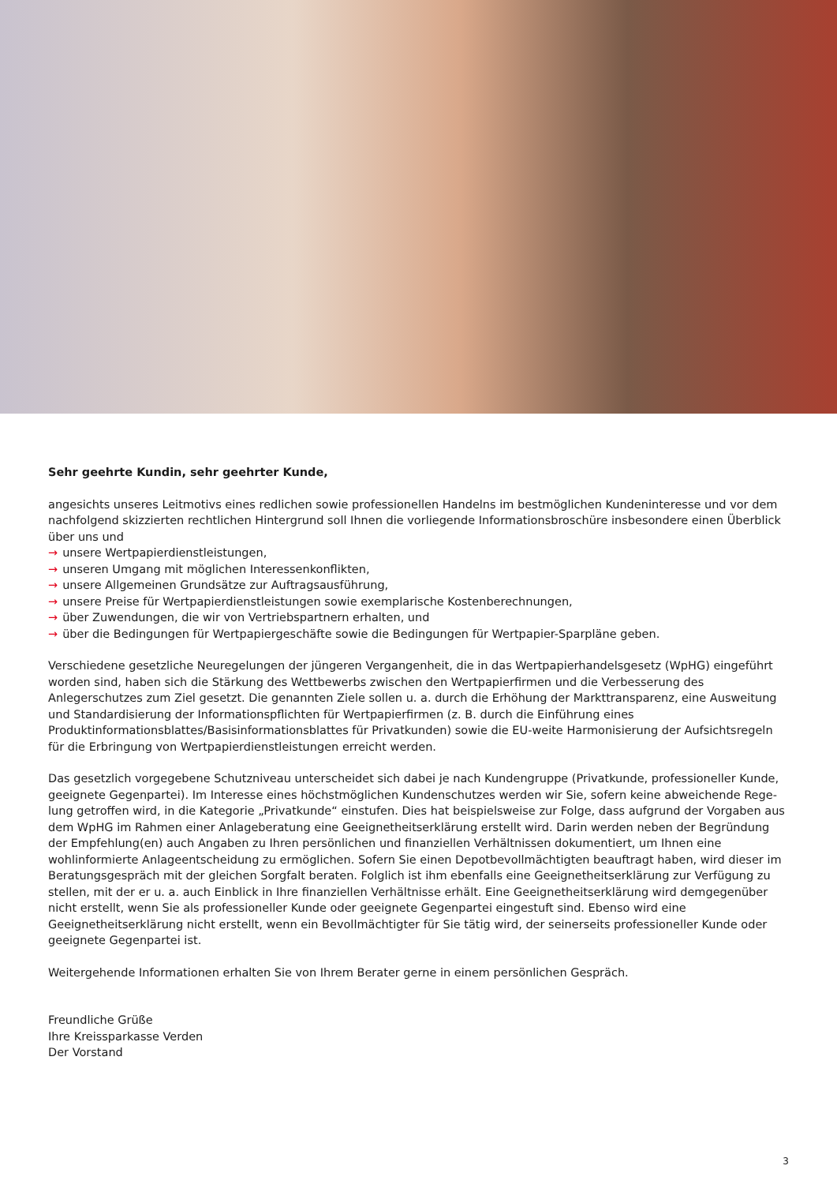Sehr geehrte Kundin, sehr geehrter Kunde,
angesichts unseres Leitmotivs eines redlichen sowie professionellen Handelns im bestmöglichen Kundeninteresse und vor dem nachfolgend skizzierten rechtlichen Hintergrund soll Ihnen die vorliegende Informationsbroschüre insbesondere einen Überblick über uns und
→ unsere Wertpapierdienstleistungen,
→ unseren Umgang mit möglichen Interessenkonflikten,
→ unsere Allgemeinen Grundsätze zur Auftragsausführung,
→ unsere Preise für Wertpapierdienstleistungen sowie exemplarische Kostenberechnungen,
→ über Zuwendungen, die wir von Vertriebspartnern erhalten, und
→ über die Bedingungen für Wertpapiergeschäfte sowie die Bedingungen für Wertpapier-Sparpläne geben.
Verschiedene gesetzliche Neuregelungen der jüngeren Vergangenheit, die in das Wertpapierhandelsgesetz (WpHG) eingeführt worden sind, haben sich die Stärkung des Wettbewerbs zwischen den Wertpapierfirmen und die Verbesserung des Anlegerschutzes zum Ziel gesetzt. Die genannten Ziele sollen u. a. durch die Erhöhung der Markttransparenz, eine Ausweitung und Standardisierung der Informationspflichten für Wertpapierfirmen (z. B. durch die Einführung eines Produktinformationsblattes/Basisinformations­blattes für Privatkunden) sowie die EU-weite Harmonisierung der Aufsichtsregeln für die Erbringung von Wertpapierdienstleistun­gen erreicht werden.
Das gesetzlich vorgegebene Schutzniveau unterscheidet sich dabei je nach Kundengruppe (Privatkunde, professioneller Kunde, geeignete Gegenpartei). Im Interesse eines höchstmöglichen Kundenschutzes werden wir Sie, sofern keine abweichende Rege­lung getroffen wird, in die Kategorie „Privatkunde“ einstufen. Dies hat beispielsweise zur Folge, dass aufgrund der Vorgaben aus dem WpHG im Rahmen einer Anlageberatung eine Geeignetheitserklärung erstellt wird. Darin werden neben der Begründung der Empfehlung(en) auch Angaben zu Ihren persönlichen und finanziellen Verhältnissen dokumentiert, um Ihnen eine wohlinformierte Anlageentscheidung zu ermöglichen. Sofern Sie einen Depotbevollmächtigten beauftragt haben, wird dieser im Beratungsgespräch mit der gleichen Sorgfalt beraten. Folglich ist ihm ebenfalls eine Geeignetheitserklärung zur Verfügung zu stellen, mit der er u. a. auch Einblick in Ihre finanziellen Verhältnisse erhält. Eine Geeignetheitserklärung wird demgegenüber nicht erstellt, wenn Sie als professioneller Kunde oder geeignete Gegenpartei eingestuft sind. Ebenso wird eine Geeignetheitserklärung nicht erstellt, wenn ein Bevollmächtigter für Sie tätig wird, der seinerseits professioneller Kunde oder geeignete Gegenpartei ist.
Weitergehende Informationen erhalten Sie von Ihrem Berater gerne in einem persönlichen Gespräch.
Freundliche Grüße
Ihre Kreissparkasse Verden
Der Vorstand
3